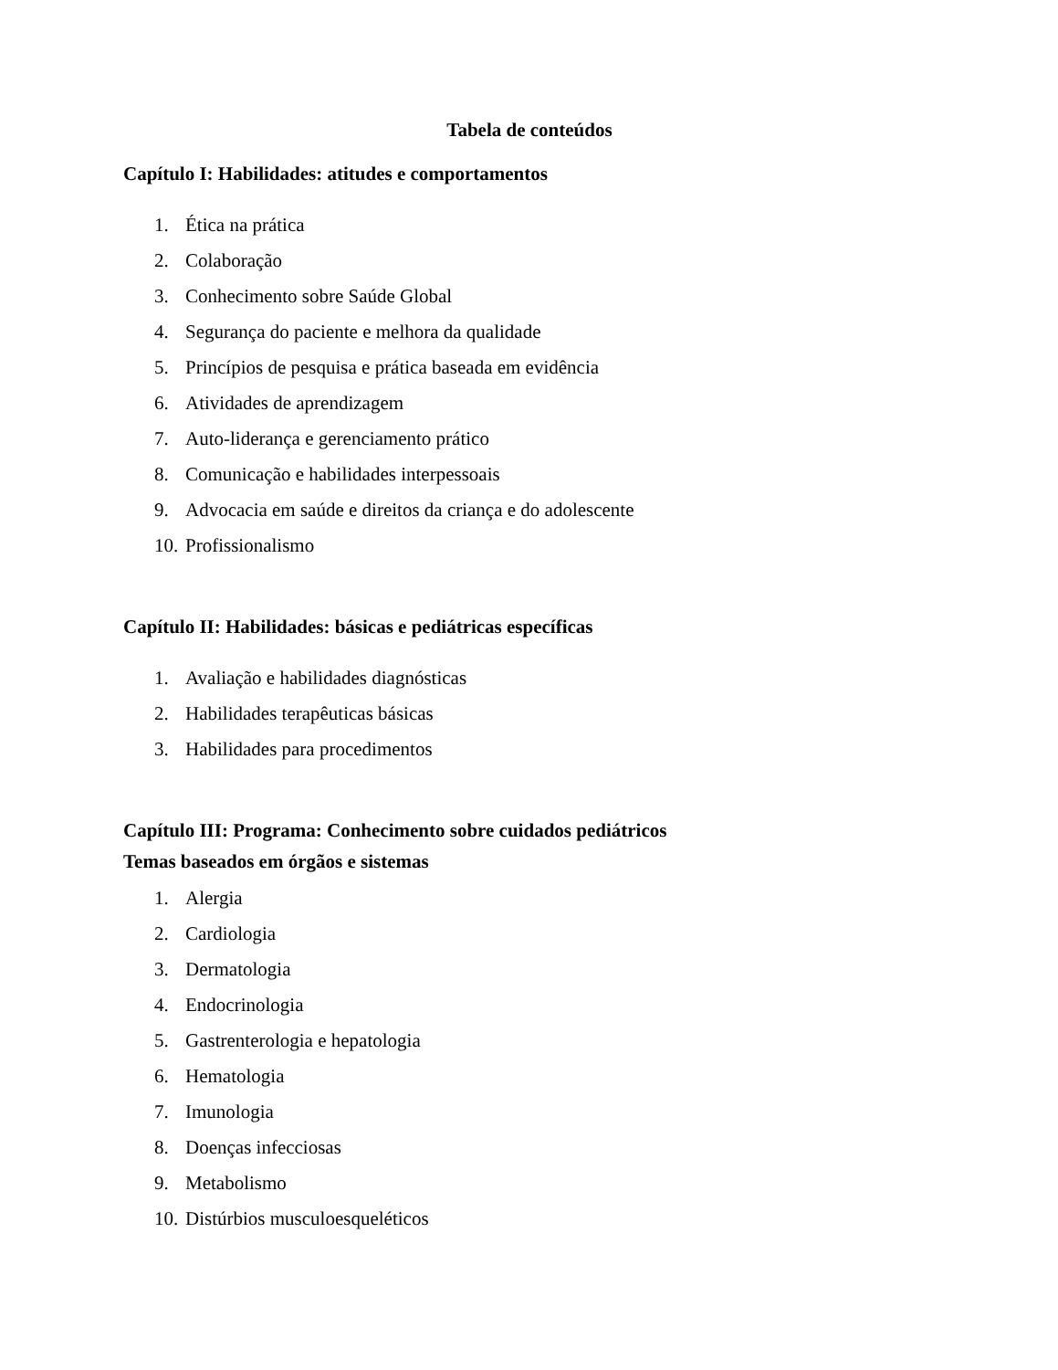Tabela de conteúdos
Capítulo I: Habilidades: atitudes e comportamentos
1. Ética na prática
2. Colaboração
3. Conhecimento sobre Saúde Global
4. Segurança do paciente e melhora da qualidade
5. Princípios de pesquisa e prática baseada em evidência
6. Atividades de aprendizagem
7. Auto-liderança e gerenciamento prático
8. Comunicação e habilidades interpessoais
9. Advocacia em saúde e direitos da criança e do adolescente
10. Profissionalismo
Capítulo II: Habilidades: básicas e pediátricas específicas
1. Avaliação e habilidades diagnósticas
2. Habilidades terapêuticas básicas
3. Habilidades para procedimentos
Capítulo III: Programa: Conhecimento sobre cuidados pediátricos
Temas baseados em órgãos e sistemas
1. Alergia
2. Cardiologia
3. Dermatologia
4. Endocrinologia
5. Gastrenterologia e hepatologia
6. Hematologia
7. Imunologia
8. Doenças infecciosas
9. Metabolismo
10. Distúrbios musculoesqueléticos